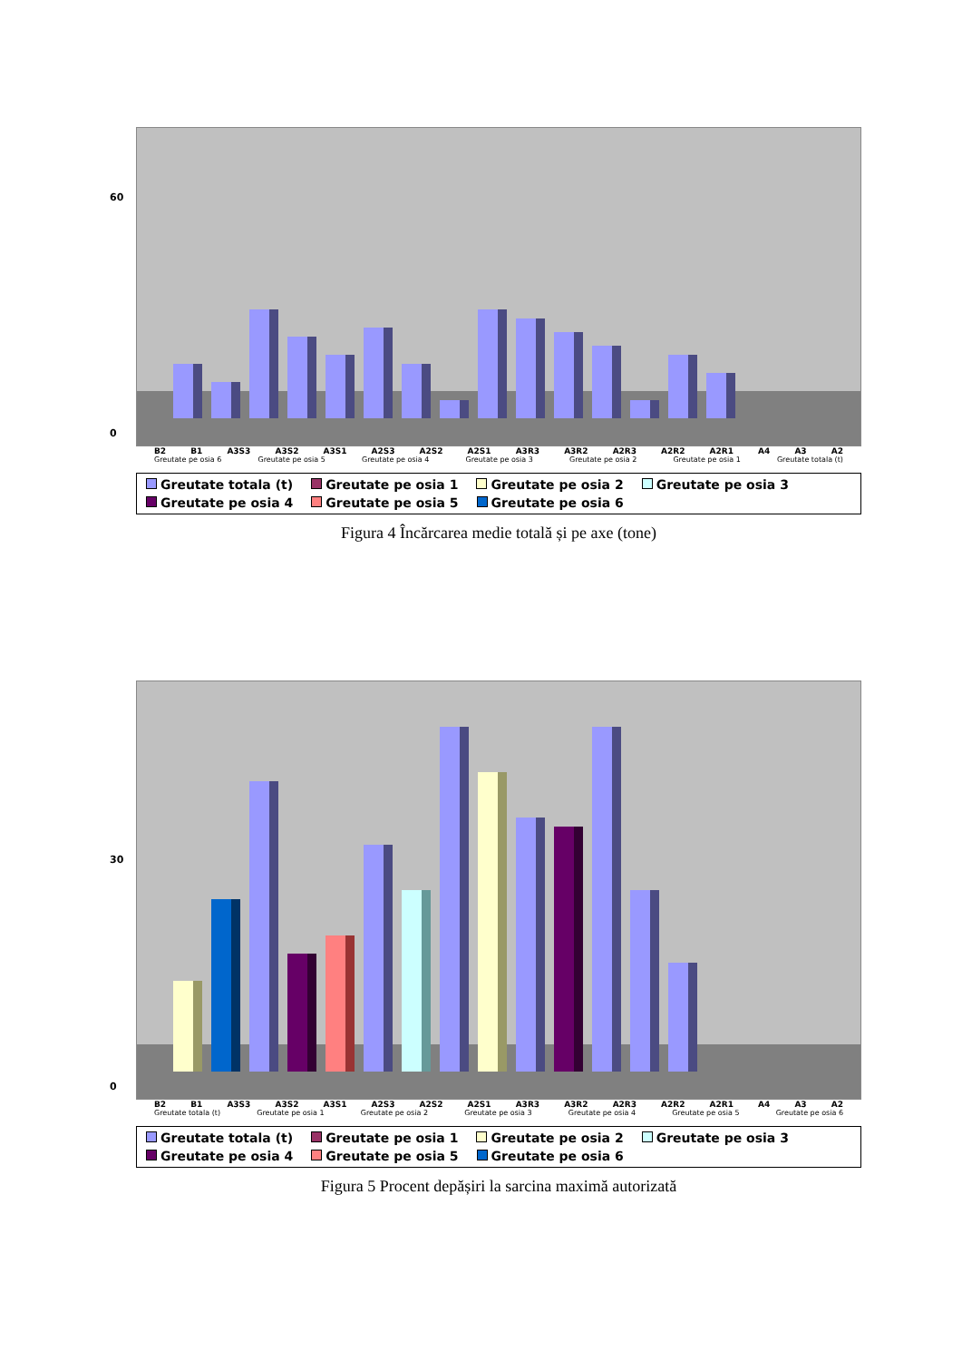60
0
B2 B1 A3S3 A3S2 A3S1 A2S3 A2S2 A2S1 A3R3 A3R2 A2R3 A2R2 A2R1 A4 A3 A2
Greutate pe osia 6 Greutate pe osia 5 Greutate pe osia 4 Greutate pe osia 3 Greutate pe osia 2 Greutate pe osia 1 Greutate totala (t)
Greutate totala (t) Greutate pe osia 1 Greutate pe osia 2 Greutate pe osia 3 Greutate pe osia 4 Greutate pe osia 5 Greutate pe osia 6
Figura 4 Încărcarea medie totală și pe axe (tone)
30
0
B2 B1 A3S3 A3S2 A3S1 A2S3 A2S2 A2S1 A3R3 A3R2 A2R3 A2R2 A2R1 A4 A3 A2
Greutate totala (t) Greutate pe osia 1 Greutate pe osia 2 Greutate pe osia 3 Greutate pe osia 4 Greutate pe osia 5 Greutate pe osia 6
Greutate totala (t) Greutate pe osia 1 Greutate pe osia 2 Greutate pe osia 3 Greutate pe osia 4 Greutate pe osia 5 Greutate pe osia 6
Figura 5 Procent depășiri la sarcina maximă autorizată